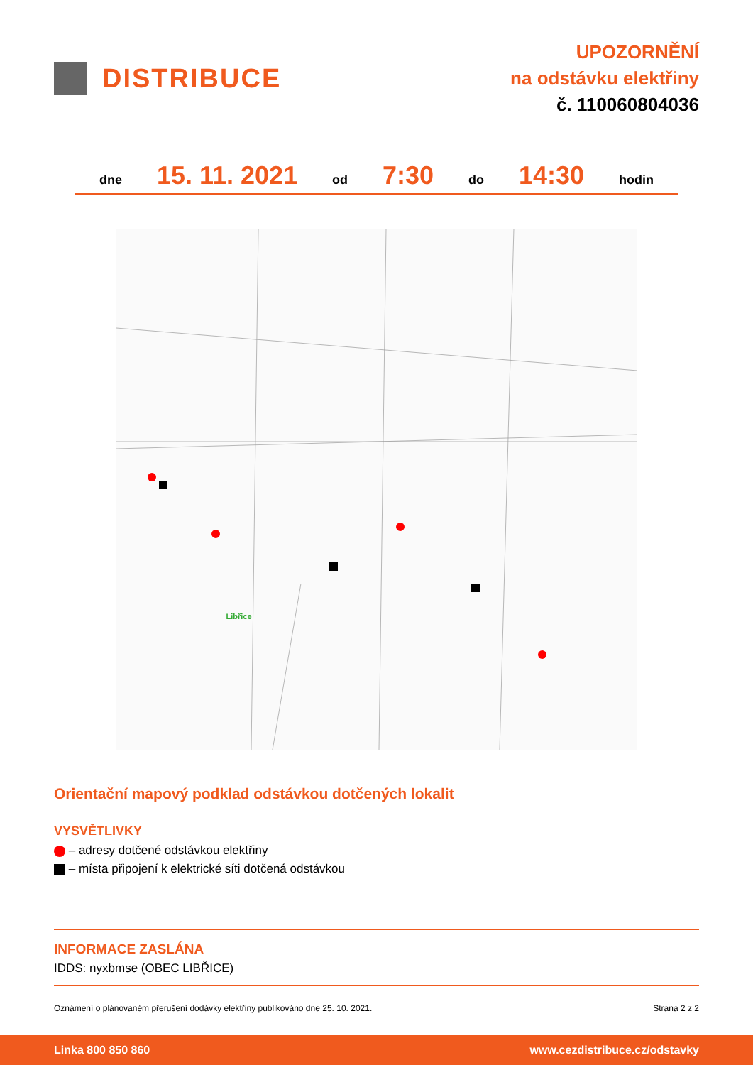DISTRIBUCE
UPOZORNĚNÍ
na odstávku elektřiny
č. 110060804036
dne 15. 11. 2021 od 7:30 do 14:30 hodin
Libřice
Orientační mapový podklad odstávkou dotčených lokalit
VYSVĚTLIVKY
– adresy dotčené odstávkou elektřiny
– místa připojení k elektrické síti dotčená odstávkou
INFORMACE ZASLÁNA
IDDS: nyxbmse (OBEC LIBŘICE)
Oznámení o plánovaném přerušení dodávky elektřiny publikováno dne 25. 10. 2021. Strana 2 z 2
Linka 800 850 860 www.cezdistribuce.cz/odstavky